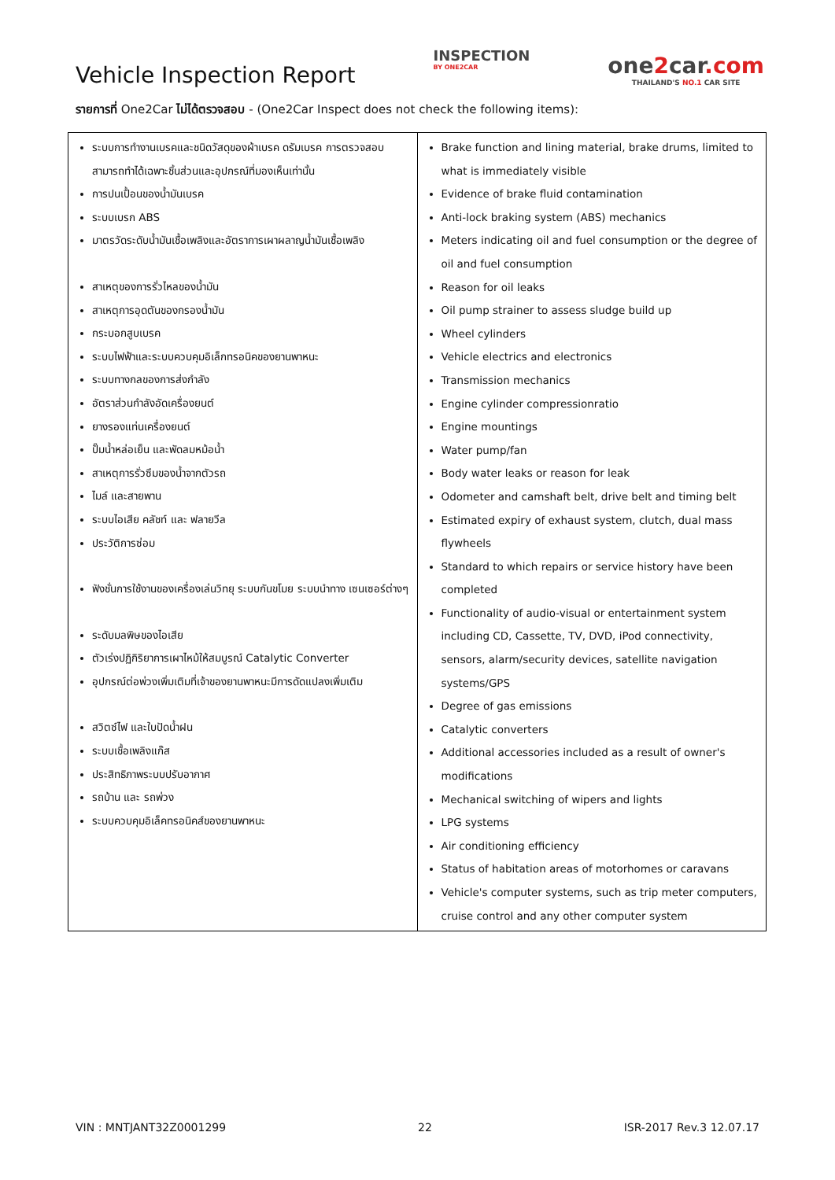Vehicle Inspection Report
INSPECTION
BY ONE2CAR
one2car.com
THAILAND'S NO.1 CAR SITE
รายการที่ One2Car ไม่ได้ตรวจสอบ - (One2Car Inspect does not check the following items):
| ระบบการทำงานเบรคและชนิดวัสดุของผ้าเบรค ดรัมเบรค การตรวจสอบ สามารถทำได้เฉพาะชิ้นส่วนและอุปกรณ์ที่มองเห็นเท่านั้น การปนเปื้อนของน้ำมันเบรค ระบบเบรก ABS มาตรวัดระดับน้ำมันเชื้อเพลิงและอัตราการเผาผลาญน้ำมันเชื้อเพลิง สาเหตุของการรั่วไหลของน้ำมัน สาเหตุการอุดตันของกรองน้ำมัน กระบอกสูบเบรค ระบบไฟฟ้าและระบบควบคุมอิเล็กทรอนิคของยานพาหนะ ระบบทางกลของการส่งกำลัง อัตราส่วนกำลังอัดเครื่องยนต์ ยางรองแท่นเครื่องยนต์ ปั๊มน้ำหล่อเย็น และพัดลมหม้อน้ำ สาเหตุการรั่วซึมของน้ำจากตัวรถ ไมล์ และสายพาน ระบบไอเสีย คลัชท์ และ ฟลายวีล ประวัติการซ่อม ฟังชั่นการใช้งานของเครื่องเล่นวิทยุ ระบบกันขโมย ระบบนำทาง เซนเซอร์ต่างๆ ระดับมลพิษของไอเสีย ตัวเร่งปฏิกิริยาการเผาไหม้ให้สมบูรณ์ Catalytic Converter อุปกรณ์ต่อพ่วงเพิ่มเติมที่เจ้าของยานพาหนะมีการดัดแปลงเพิ่มเติม สวิตซ์ไฟ และใบปัดน้ำฝน ระบบเชื้อเพลิงแก๊ส ประสิทธิภาพระบบปรับอากาศ รถบ้าน และ รถพ่วง ระบบควบคุมอิเล็คทรอนิคส์ของยานพาหนะ | Brake function and lining material, brake drums, limited to what is immediately visible Evidence of brake fluid contamination Anti-lock braking system (ABS) mechanics Meters indicating oil and fuel consumption or the degree of oil and fuel consumption Reason for oil leaks Oil pump strainer to assess sludge build up Wheel cylinders Vehicle electrics and electronics Transmission mechanics Engine cylinder compressionratio Engine mountings Water pump/fan Body water leaks or reason for leak Odometer and camshaft belt, drive belt and timing belt Estimated expiry of exhaust system, clutch, dual mass flywheels Standard to which repairs or service history have been completed Functionality of audio-visual or entertainment system including CD, Cassette, TV, DVD, iPod connectivity, sensors, alarm/security devices, satellite navigation systems/GPS Degree of gas emissions Catalytic converters Additional accessories included as a result of owner's modifications Mechanical switching of wipers and lights LPG systems Air conditioning efficiency Status of habitation areas of motorhomes or caravans Vehicle's computer systems, such as trip meter computers, cruise control and any other computer system |
VIN : MNTJANT32Z0001299 22 ISR-2017 Rev.3 12.07.17